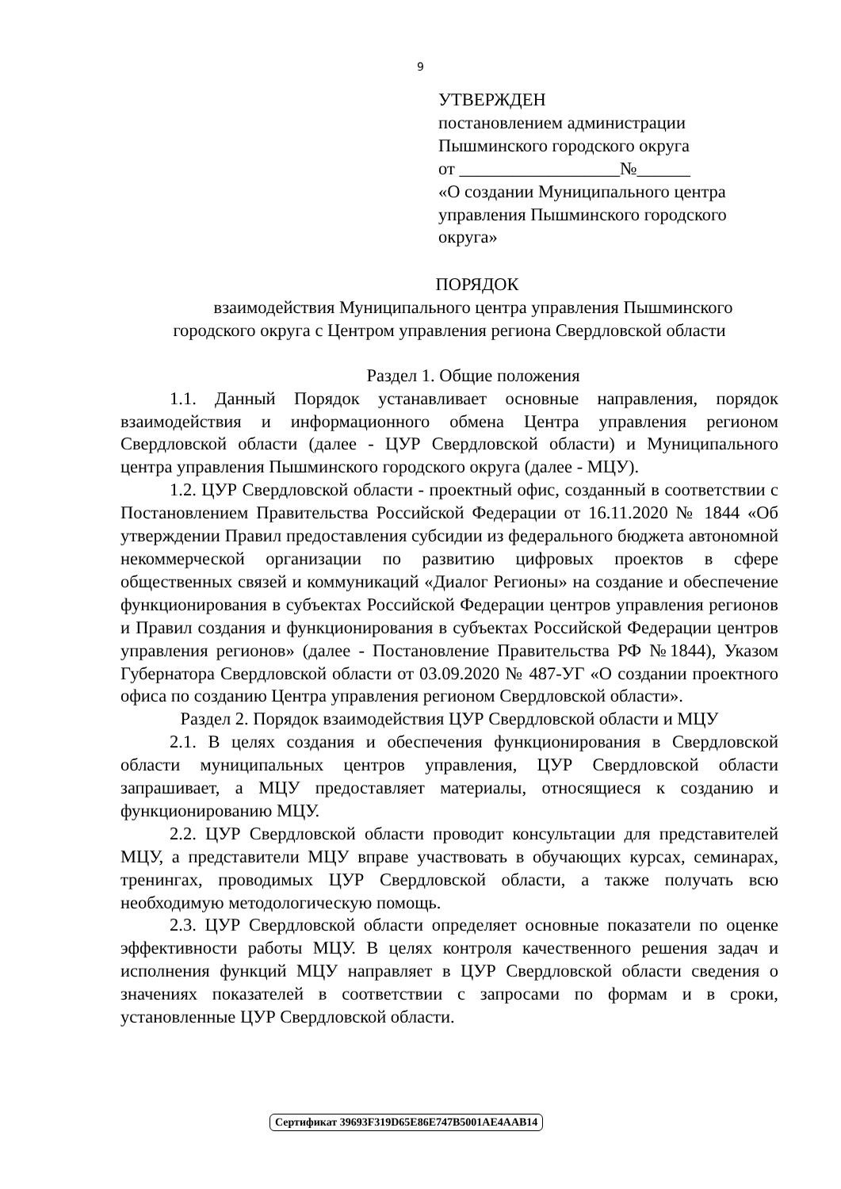9
УТВЕРЖДЕН
постановлением администрации
Пышминского городского округа
от __________________№______
«О создании Муниципального центра управления Пышминского городского округа»
ПОРЯДОК
взаимодействия Муниципального центра управления Пышминского
городского округа с Центром управления региона Свердловской области
Раздел 1. Общие положения
1.1. Данный Порядок устанавливает основные направления, порядок взаимодействия и информационного обмена Центра управления регионом Свердловской области (далее - ЦУР Свердловской области) и Муниципального центра управления Пышминского городского округа (далее - МЦУ).
1.2. ЦУР Свердловской области - проектный офис, созданный в соответствии с Постановлением Правительства Российской Федерации от 16.11.2020 № 1844 «Об утверждении Правил предоставления субсидии из федерального бюджета автономной некоммерческой организации по развитию цифровых проектов в сфере общественных связей и коммуникаций «Диалог Регионы» на создание и обеспечение функционирования в субъектах Российской Федерации центров управления регионов и Правил создания и функционирования в субъектах Российской Федерации центров управления регионов» (далее - Постановление Правительства РФ №1844), Указом Губернатора Свердловской области от 03.09.2020 № 487-УГ «О создании проектного офиса по созданию Центра управления регионом Свердловской области».
Раздел 2. Порядок взаимодействия ЦУР Свердловской области и МЦУ
2.1. В целях создания и обеспечения функционирования в Свердловской области муниципальных центров управления, ЦУР Свердловской области запрашивает, а МЦУ предоставляет материалы, относящиеся к созданию и функционированию МЦУ.
2.2. ЦУР Свердловской области проводит консультации для представителей МЦУ, а представители МЦУ вправе участвовать в обучающих курсах, семинарах, тренингах, проводимых ЦУР Свердловской области, а также получать всю необходимую методологическую помощь.
2.3. ЦУР Свердловской области определяет основные показатели по оценке эффективности работы МЦУ. В целях контроля качественного решения задач и исполнения функций МЦУ направляет в ЦУР Свердловской области сведения о значениях показателей в соответствии с запросами по формам и в сроки, установленные ЦУР Свердловской области.
Сертификат 39693F319D65E86E747B5001AE4AAB14